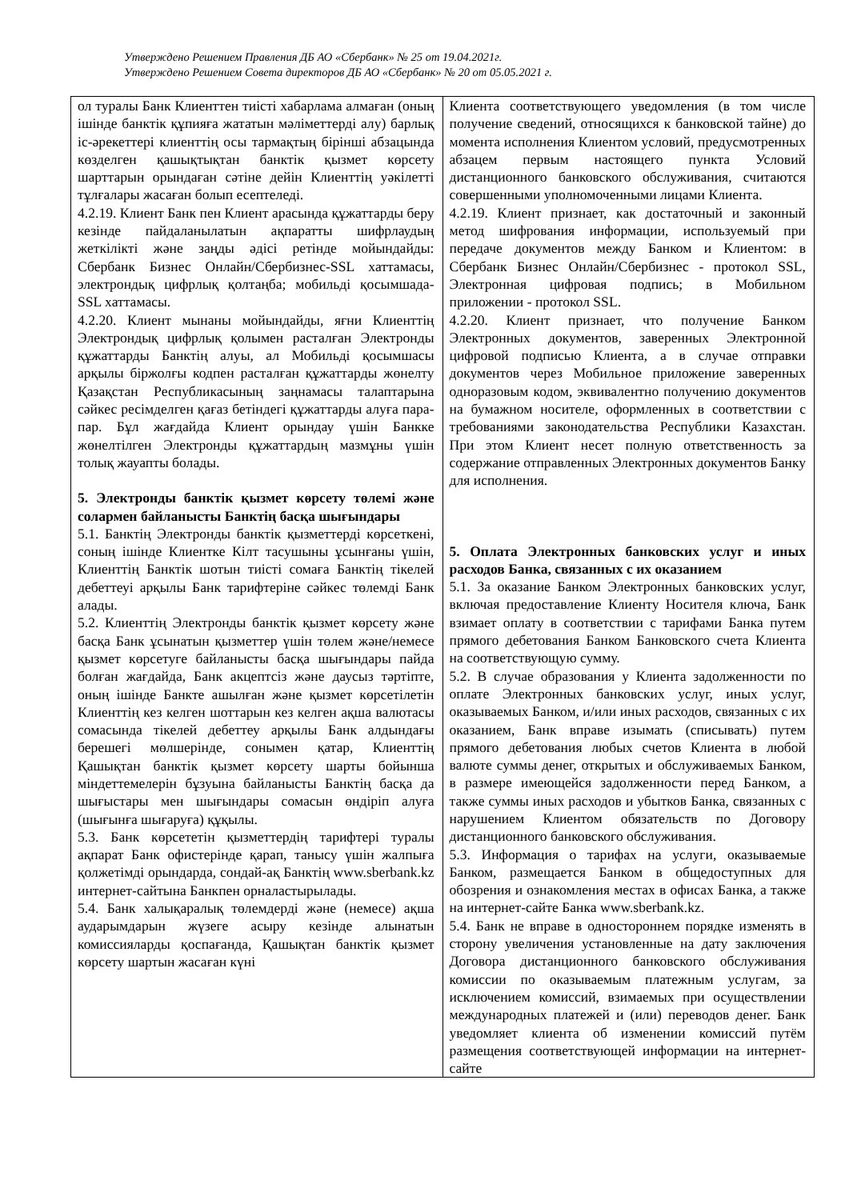Утверждено Решением Правления ДБ АО «Сбербанк» № 25 от 19.04.2021г.
Утверждено Решением Совета директоров ДБ АО «Сбербанк» № 20 от 05.05.2021 г.
| ол туралы Банк Клиенттен тиісті хабарлама алмаған (оның ішінде банктік құпияға жататын мәліметтерді алу) барлық іс-әрекеттері клиенттің осы тармақтың бірінші абзацында көзделген қашықтықтан банктік қызмет көрсету шарттарын орындаған сәтіне дейін Клиенттің уәкілетті тұлғалары жасаған болып есептеледі. 4.2.19. Клиент Банк пен Клиент арасында құжаттарды беру кезінде пайдаланылатын ақпаратты шифрлаудың жеткілікті және заңды әдісі ретінде мойындайды: Сбербанк Бизнес Онлайн/Сбербизнес-SSL хаттамасы, электрондық цифрлық қолтаңба; мобильді қосымшада-SSL хаттамасы. 4.2.20. Клиент мынаны мойындайды, яғни Клиенттің Электрондық цифрлық қолымен расталған Электронды құжаттарды Банктің алуы, ал Мобильді қосымшасы арқылы біржолғы кодпен расталған құжаттарды жөнелту Қазақстан Республикасының заңнамасы талаптарына сәйкес ресімделген қағаз бетіндегі құжаттарды алуға пара-пар. Бұл жағдайда Клиент орындау үшін Банкке жөнелтілген Электронды құжаттардың мазмұны үшін толық жауапты болады. 5. Электронды банктік қызмет көрсету төлемі және солармен байланысты Банктің басқа шығындары 5.1. Банктің Электронды банктік қызметтерді көрсеткені, соның ішінде Клиентке Кілт тасушыны ұсынғаны үшін, Клиенттің Банктік шотын тиісті сомаға Банктің тікелей дебеттеуі арқылы Банк тарифтеріне сәйкес төлемді Банк алады. 5.2. Клиенттің Электронды банктік қызмет көрсету және басқа Банк ұсынатын қызметтер үшін төлем және/немесе қызмет көрсетуге байланысты басқа шығындары пайда болған жағдайда, Банк акцептсіз және даусыз тәртіпте, оның ішінде Банкте ашылған және қызмет көрсетілетін Клиенттің кез келген шоттарын кез келген ақша валютасы сомасында тікелей дебеттеу арқылы Банк алдындағы берешегі мөлшерінде, сонымен қатар, Клиенттің Қашықтан банктік қызмет көрсету шарты бойынша міндеттемелерін бұзуына байланысты Банктің басқа да шығыстары мен шығындары сомасын өндіріп алуға (шығынға шығаруға) құқылы. 5.3. Банк көрсететін қызметтердің тарифтері туралы ақпарат Банк офистерінде қарап, танысу үшін жалпыға қолжетімді орындарда, сондай-ақ Банктің www.sberbank.kz интернет-сайтына Банкпен орналастырылады. 5.4. Банк халықаралық төлемдерді және (немесе) ақша аударымдарын жүзеге асыру кезінде алынатын комиссияларды қоспағанда, Қашықтан банктік қызмет көрсету шартын жасаған күні | Клиента соответствующего уведомления (в том числе получение сведений, относящихся к банковской тайне) до момента исполнения Клиентом условий, предусмотренных абзацем первым настоящего пункта Условий дистанционного банковского обслуживания, считаются совершенными уполномоченными лицами Клиента. 4.2.19. Клиент признает, как достаточный и законный метод шифрования информации, используемый при передаче документов между Банком и Клиентом: в Сбербанк Бизнес Онлайн/Сбербизнес - протокол SSL, Электронная цифровая подпись; в Мобильном приложении - протокол SSL. 4.2.20. Клиент признает, что получение Банком Электронных документов, заверенных Электронной цифровой подписью Клиента, а в случае отправки документов через Мобильное приложение заверенных одноразовым кодом, эквивалентно получению документов на бумажном носителе, оформленных в соответствии с требованиями законодательства Республики Казахстан. При этом Клиент несет полную ответственность за содержание отправленных Электронных документов Банку для исполнения. 5. Оплата Электронных банковских услуг и иных расходов Банка, связанных с их оказанием 5.1. За оказание Банком Электронных банковских услуг, включая предоставление Клиенту Носителя ключа, Банк взимает оплату в соответствии с тарифами Банка путем прямого дебетования Банком Банковского счета Клиента на соответствующую сумму. 5.2. В случае образования у Клиента задолженности по оплате Электронных банковских услуг, иных услуг, оказываемых Банком, и/или иных расходов, связанных с их оказанием, Банк вправе изымать (списывать) путем прямого дебетования любых счетов Клиента в любой валюте суммы денег, открытых и обслуживаемых Банком, в размере имеющейся задолженности перед Банком, а также суммы иных расходов и убытков Банка, связанных с нарушением Клиентом обязательств по Договору дистанционного банковского обслуживания. 5.3. Информация о тарифах на услуги, оказываемые Банком, размещается Банком в общедоступных для обозрения и ознакомления местах в офисах Банка, а также на интернет-сайте Банка www.sberbank.kz. 5.4. Банк не вправе в одностороннем порядке изменять в сторону увеличения установленные на дату заключения Договора дистанционного банковского обслуживания комиссии по оказываемым платежным услугам, за исключением комиссий, взимаемых при осуществлении международных платежей и (или) переводов денег. Банк уведомляет клиента об изменении комиссий путём размещения соответствующей информации на интернет-сайте |